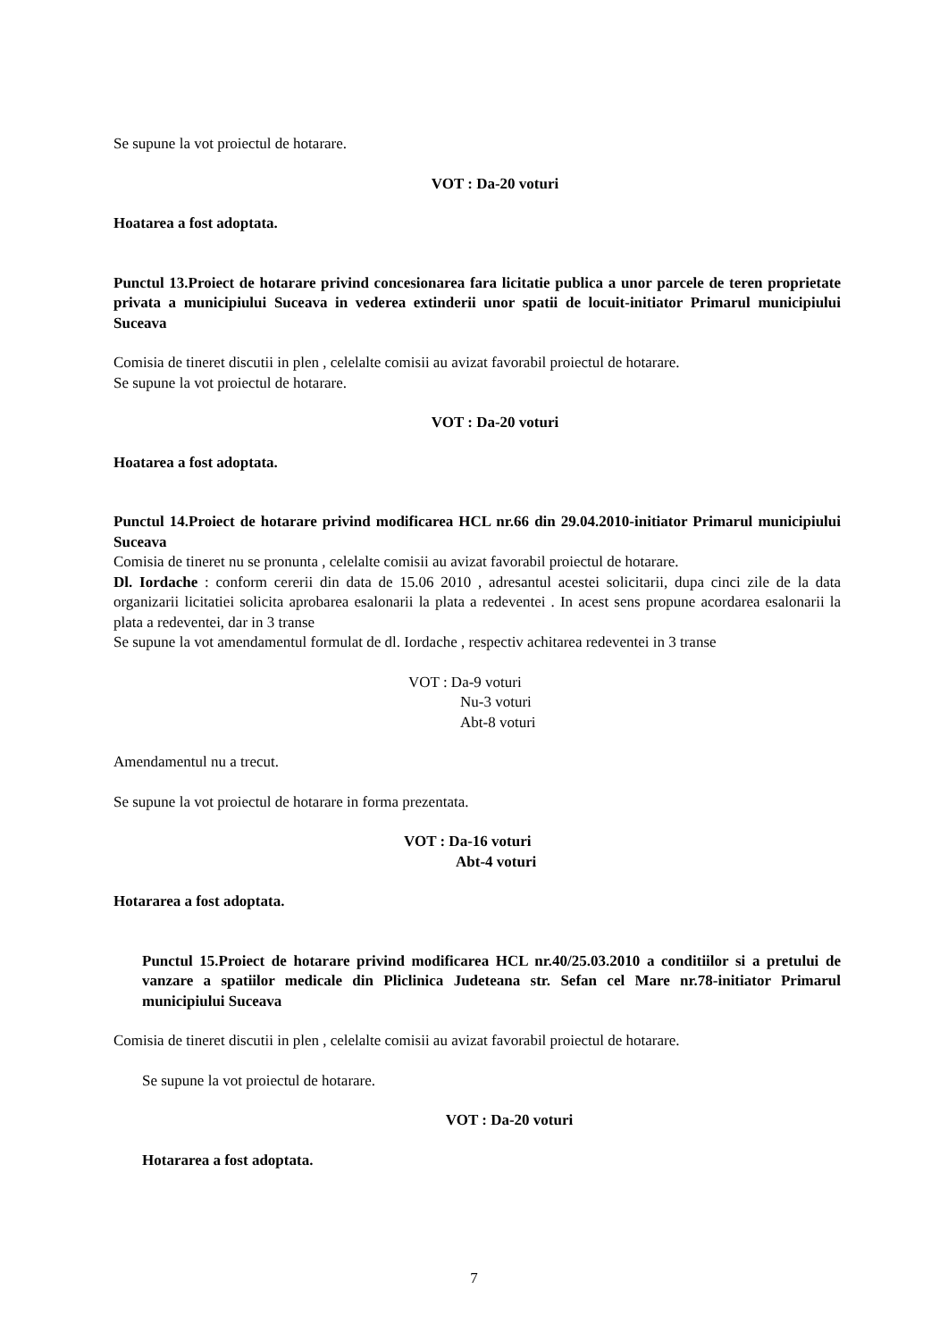Se supune la vot proiectul de hotarare.
VOT : Da-20 voturi
Hoatarea a fost adoptata.
Punctul 13.Proiect de hotarare privind concesionarea fara licitatie publica a unor parcele de teren proprietate privata a municipiului Suceava in vederea extinderii unor spatii de locuit-initiator Primarul municipiului Suceava
Comisia de tineret discutii in plen , celelalte comisii au avizat favorabil proiectul de hotarare.
Se supune la vot proiectul de hotarare.
VOT : Da-20 voturi
Hoatarea a fost adoptata.
Punctul 14.Proiect de hotarare privind modificarea HCL nr.66 din 29.04.2010-initiator Primarul municipiului Suceava
Comisia de tineret nu se pronunta , celelalte comisii au avizat favorabil proiectul de hotarare.
Dl. Iordache : conform cererii din data de 15.06 2010 , adresantul acestei solicitarii, dupa cinci zile de la data organizarii licitatiei solicita aprobarea esalonarii la plata a redeventei . In acest sens propune acordarea esalonarii la plata a redeventei, dar in 3 transe
Se supune la vot amendamentul formulat de dl. Iordache , respectiv achitarea redeventei in 3 transe
VOT : Da-9 voturi
Nu-3 voturi
Abt-8 voturi
Amendamentul nu a trecut.
Se supune la vot proiectul de hotarare in forma prezentata.
VOT : Da-16 voturi
Abt-4 voturi
Hotararea a fost adoptata.
Punctul 15.Proiect de hotarare privind modificarea HCL nr.40/25.03.2010 a conditiilor si a pretului de vanzare a spatiilor medicale din Pliclinica Judeteana str. Sefan cel Mare nr.78-initiator Primarul municipiului Suceava
Comisia de tineret discutii in plen , celelalte comisii au avizat favorabil proiectul de hotarare.
Se supune la vot proiectul de hotarare.
VOT : Da-20 voturi
Hotararea a fost adoptata.
7